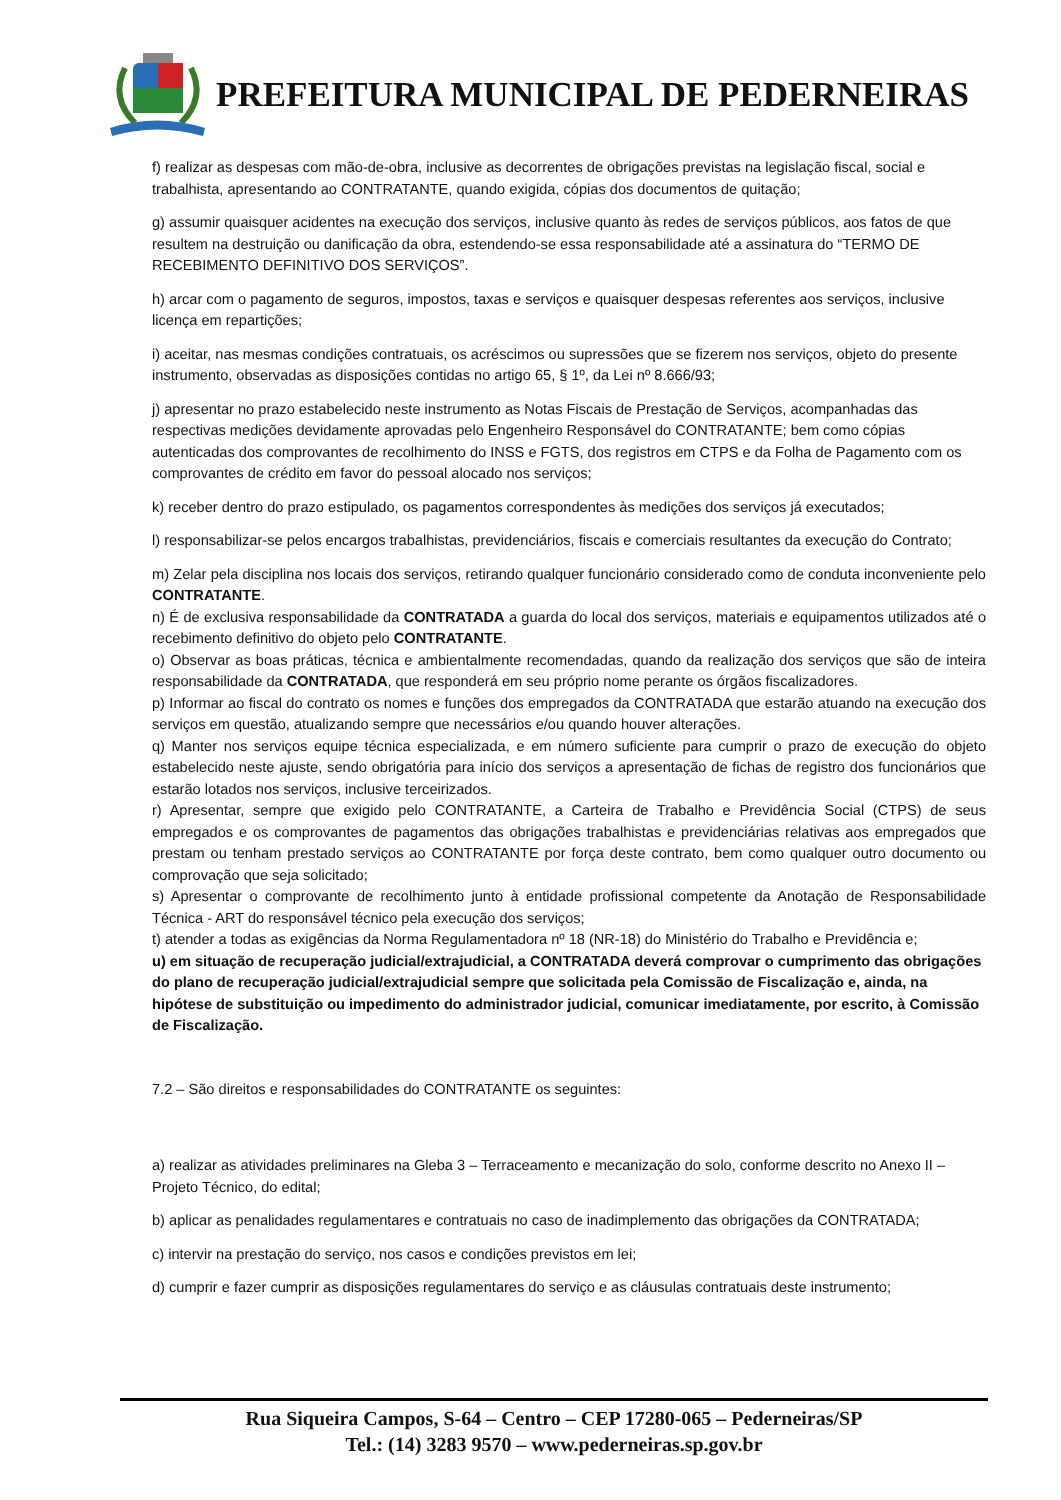PREFEITURA MUNICIPAL DE PEDERNEIRAS
f) realizar as despesas com mão-de-obra, inclusive as decorrentes de obrigações previstas na legislação fiscal, social e trabalhista, apresentando ao CONTRATANTE, quando exigida, cópias dos documentos de quitação;
g) assumir quaisquer acidentes na execução dos serviços, inclusive quanto às redes de serviços públicos, aos fatos de que resultem na destruição ou danificação da obra, estendendo-se essa responsabilidade até a assinatura do “TERMO DE RECEBIMENTO DEFINITIVO DOS SERVIÇOS”.
h) arcar com o pagamento de seguros, impostos, taxas e serviços e quaisquer despesas referentes aos serviços, inclusive licença em repartições;
i) aceitar, nas mesmas condições contratuais, os acréscimos ou supressões que se fizerem nos serviços, objeto do presente instrumento, observadas as disposições contidas no artigo 65, § 1º, da Lei nº 8.666/93;
j) apresentar no prazo estabelecido neste instrumento as Notas Fiscais de Prestação de Serviços, acompanhadas das respectivas medições devidamente aprovadas pelo Engenheiro Responsável do CONTRATANTE; bem como cópias autenticadas dos comprovantes de recolhimento do INSS e FGTS, dos registros em CTPS e da Folha de Pagamento com os comprovantes de crédito em favor do pessoal alocado nos serviços;
k) receber dentro do prazo estipulado, os pagamentos correspondentes às medições dos serviços já executados;
l) responsabilizar-se pelos encargos trabalhistas, previdenciários, fiscais e comerciais resultantes da execução do Contrato;
m) Zelar pela disciplina nos locais dos serviços, retirando qualquer funcionário considerado como de conduta inconveniente pelo CONTRATANTE.
n) É de exclusiva responsabilidade da CONTRATADA a guarda do local dos serviços, materiais e equipamentos utilizados até o recebimento definitivo do objeto pelo CONTRATANTE.
o) Observar as boas práticas, técnica e ambientalmente recomendadas, quando da realização dos serviços que são de inteira responsabilidade da CONTRATADA, que responderá em seu próprio nome perante os órgãos fiscalizadores.
p) Informar ao fiscal do contrato os nomes e funções dos empregados da CONTRATADA que estarão atuando na execução dos serviços em questão, atualizando sempre que necessários e/ou quando houver alterações.
q) Manter nos serviços equipe técnica especializada, e em número suficiente para cumprir o prazo de execução do objeto estabelecido neste ajuste, sendo obrigatória para início dos serviços a apresentação de fichas de registro dos funcionários que estarão lotados nos serviços, inclusive terceirizados.
r) Apresentar, sempre que exigido pelo CONTRATANTE, a Carteira de Trabalho e Previdência Social (CTPS) de seus empregados e os comprovantes de pagamentos das obrigações trabalhistas e previdenciárias relativas aos empregados que prestam ou tenham prestado serviços ao CONTRATANTE por força deste contrato, bem como qualquer outro documento ou comprovação que seja solicitado;
s) Apresentar o comprovante de recolhimento junto à entidade profissional competente da Anotação de Responsabilidade Técnica - ART do responsável técnico pela execução dos serviços;
t) atender a todas as exigências da Norma Regulamentadora nº 18 (NR-18) do Ministério do Trabalho e Previdência e;
u) em situação de recuperação judicial/extrajudicial, a CONTRATADA deverá comprovar o cumprimento das obrigações do plano de recuperação judicial/extrajudicial sempre que solicitada pela Comissão de Fiscalização e, ainda, na hipótese de substituição ou impedimento do administrador judicial, comunicar imediatamente, por escrito, à Comissão de Fiscalização.
7.2 – São direitos e responsabilidades do CONTRATANTE os seguintes:
a) realizar as atividades preliminares na Gleba 3 – Terraceamento e mecanização do solo, conforme descrito no Anexo II – Projeto Técnico, do edital;
b) aplicar as penalidades regulamentares e contratuais no caso de inadimplemento das obrigações da CONTRATADA;
c) intervir na prestação do serviço, nos casos e condições previstos em lei;
d) cumprir e fazer cumprir as disposições regulamentares do serviço e as cláusulas contratuais deste instrumento;
Rua Siqueira Campos, S-64 – Centro – CEP 17280-065 – Pederneiras/SP
Tel.: (14) 3283 9570 – www.pederneiras.sp.gov.br